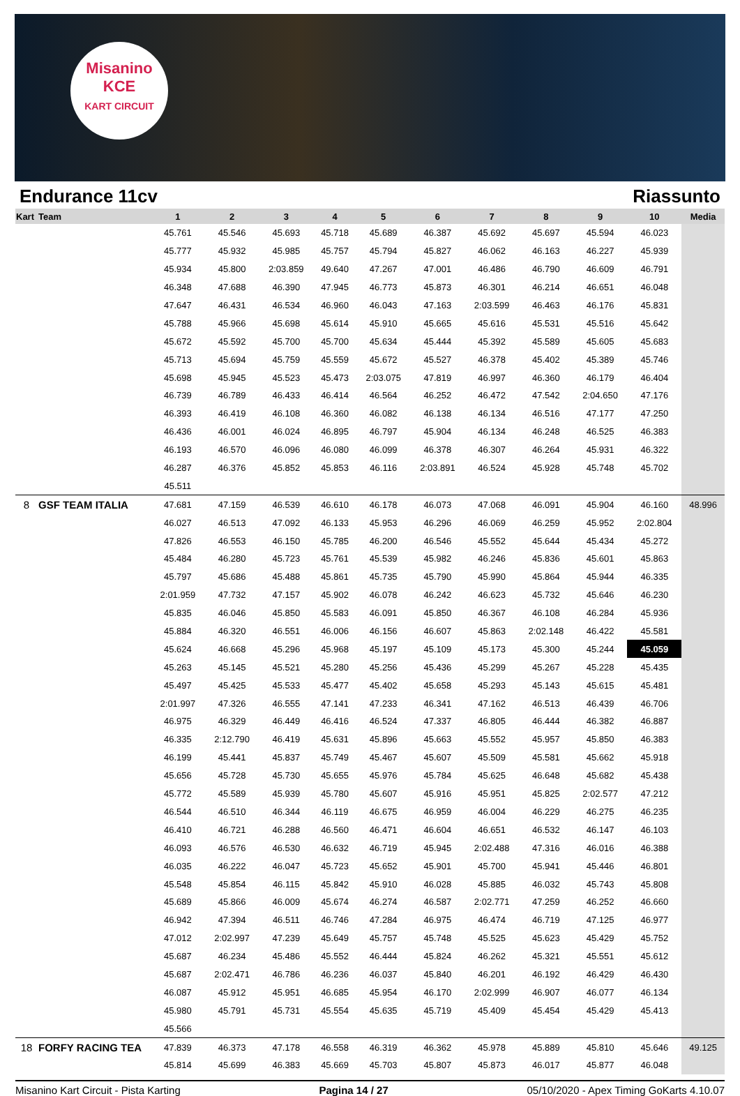Misanino
KCE
KART CIRCUIT
Endurance 11cv Riassunto
| Kart | Team | 1 | 2 | 3 | 4 | 5 | 6 | 7 | 8 | 9 | 10 | Media |
| --- | --- | --- | --- | --- | --- | --- | --- | --- | --- | --- | --- | --- |
| | | 45.761 | 45.546 | 45.693 | 45.718 | 45.689 | 46.387 | 45.692 | 45.697 | 45.594 | 46.023 | |
| | | 45.777 | 45.932 | 45.985 | 45.757 | 45.794 | 45.827 | 46.062 | 46.163 | 46.227 | 45.939 | |
| | | 45.934 | 45.800 | 2:03.859 | 49.640 | 47.267 | 47.001 | 46.486 | 46.790 | 46.609 | 46.791 | |
| | | 46.348 | 47.688 | 46.390 | 47.945 | 46.773 | 45.873 | 46.301 | 46.214 | 46.651 | 46.048 | |
| | | 47.647 | 46.431 | 46.534 | 46.960 | 46.043 | 47.163 | 2:03.599 | 46.463 | 46.176 | 45.831 | |
| | | 45.788 | 45.966 | 45.698 | 45.614 | 45.910 | 45.665 | 45.616 | 45.531 | 45.516 | 45.642 | |
| | | 45.672 | 45.592 | 45.700 | 45.700 | 45.634 | 45.444 | 45.392 | 45.589 | 45.605 | 45.683 | |
| | | 45.713 | 45.694 | 45.759 | 45.559 | 45.672 | 45.527 | 46.378 | 45.402 | 45.389 | 45.746 | |
| | | 45.698 | 45.945 | 45.523 | 45.473 | 2:03.075 | 47.819 | 46.997 | 46.360 | 46.179 | 46.404 | |
| | | 46.739 | 46.789 | 46.433 | 46.414 | 46.564 | 46.252 | 46.472 | 47.542 | 2:04.650 | 47.176 | |
| | | 46.393 | 46.419 | 46.108 | 46.360 | 46.082 | 46.138 | 46.134 | 46.516 | 47.177 | 47.250 | |
| | | 46.436 | 46.001 | 46.024 | 46.895 | 46.797 | 45.904 | 46.134 | 46.248 | 46.525 | 46.383 | |
| | | 46.193 | 46.570 | 46.096 | 46.080 | 46.099 | 46.378 | 46.307 | 46.264 | 45.931 | 46.322 | |
| | | 46.287 | 46.376 | 45.852 | 45.853 | 46.116 | 2:03.891 | 46.524 | 45.928 | 45.748 | 45.702 | |
| | | 45.511 | | | | | | | | | | |
| 8 | GSF TEAM ITALIA | 47.681 | 47.159 | 46.539 | 46.610 | 46.178 | 46.073 | 47.068 | 46.091 | 45.904 | 46.160 | 48.996 |
| | | 46.027 | 46.513 | 47.092 | 46.133 | 45.953 | 46.296 | 46.069 | 46.259 | 45.952 | 2:02.804 | |
| | | 47.826 | 46.553 | 46.150 | 45.785 | 46.200 | 46.546 | 45.552 | 45.644 | 45.434 | 45.272 | |
| | | 45.484 | 46.280 | 45.723 | 45.761 | 45.539 | 45.982 | 46.246 | 45.836 | 45.601 | 45.863 | |
| | | 45.797 | 45.686 | 45.488 | 45.861 | 45.735 | 45.790 | 45.990 | 45.864 | 45.944 | 46.335 | |
| | | 2:01.959 | 47.732 | 47.157 | 45.902 | 46.078 | 46.242 | 46.623 | 45.732 | 45.646 | 46.230 | |
| | | 45.835 | 46.046 | 45.850 | 45.583 | 46.091 | 45.850 | 46.367 | 46.108 | 46.284 | 45.936 | |
| | | 45.884 | 46.320 | 46.551 | 46.006 | 46.156 | 46.607 | 45.863 | 2:02.148 | 46.422 | 45.581 | |
| | | 45.624 | 46.668 | 45.296 | 45.968 | 45.197 | 45.109 | 45.173 | 45.300 | 45.244 | 45.059 | |
| | | 45.263 | 45.145 | 45.521 | 45.280 | 45.256 | 45.436 | 45.299 | 45.267 | 45.228 | 45.435 | |
| | | 45.497 | 45.425 | 45.533 | 45.477 | 45.402 | 45.658 | 45.293 | 45.143 | 45.615 | 45.481 | |
| | | 2:01.997 | 47.326 | 46.555 | 47.141 | 47.233 | 46.341 | 47.162 | 46.513 | 46.439 | 46.706 | |
| | | 46.975 | 46.329 | 46.449 | 46.416 | 46.524 | 47.337 | 46.805 | 46.444 | 46.382 | 46.887 | |
| | | 46.335 | 2:12.790 | 46.419 | 45.631 | 45.896 | 45.663 | 45.552 | 45.957 | 45.850 | 46.383 | |
| | | 46.199 | 45.441 | 45.837 | 45.749 | 45.467 | 45.607 | 45.509 | 45.581 | 45.662 | 45.918 | |
| | | 45.656 | 45.728 | 45.730 | 45.655 | 45.976 | 45.784 | 45.625 | 46.648 | 45.682 | 45.438 | |
| | | 45.772 | 45.589 | 45.939 | 45.780 | 45.607 | 45.916 | 45.951 | 45.825 | 2:02.577 | 47.212 | |
| | | 46.544 | 46.510 | 46.344 | 46.119 | 46.675 | 46.959 | 46.004 | 46.229 | 46.275 | 46.235 | |
| | | 46.410 | 46.721 | 46.288 | 46.560 | 46.471 | 46.604 | 46.651 | 46.532 | 46.147 | 46.103 | |
| | | 46.093 | 46.576 | 46.530 | 46.632 | 46.719 | 45.945 | 2:02.488 | 47.316 | 46.016 | 46.388 | |
| | | 46.035 | 46.222 | 46.047 | 45.723 | 45.652 | 45.901 | 45.700 | 45.941 | 45.446 | 46.801 | |
| | | 45.548 | 45.854 | 46.115 | 45.842 | 45.910 | 46.028 | 45.885 | 46.032 | 45.743 | 45.808 | |
| | | 45.689 | 45.866 | 46.009 | 45.674 | 46.274 | 46.587 | 2:02.771 | 47.259 | 46.252 | 46.660 | |
| | | 46.942 | 47.394 | 46.511 | 46.746 | 47.284 | 46.975 | 46.474 | 46.719 | 47.125 | 46.977 | |
| | | 47.012 | 2:02.997 | 47.239 | 45.649 | 45.757 | 45.748 | 45.525 | 45.623 | 45.429 | 45.752 | |
| | | 45.687 | 46.234 | 45.486 | 45.552 | 46.444 | 45.824 | 46.262 | 45.321 | 45.551 | 45.612 | |
| | | 45.687 | 2:02.471 | 46.786 | 46.236 | 46.037 | 45.840 | 46.201 | 46.192 | 46.429 | 46.430 | |
| | | 46.087 | 45.912 | 45.951 | 46.685 | 45.954 | 46.170 | 2:02.999 | 46.907 | 46.077 | 46.134 | |
| | | 45.980 | 45.791 | 45.731 | 45.554 | 45.635 | 45.719 | 45.409 | 45.454 | 45.429 | 45.413 | |
| | | 45.566 | | | | | | | | | | |
| 18 | FORFY RACING TEA | 47.839 | 46.373 | 47.178 | 46.558 | 46.319 | 46.362 | 45.978 | 45.889 | 45.810 | 45.646 | 49.125 |
| | | 45.814 | 45.699 | 46.383 | 45.669 | 45.703 | 45.807 | 45.873 | 46.017 | 45.877 | 46.048 | |
Misanino Kart Circuit - Pista Karting Pagina 14 / 27 05/10/2020 - Apex Timing GoKarts 4.10.07